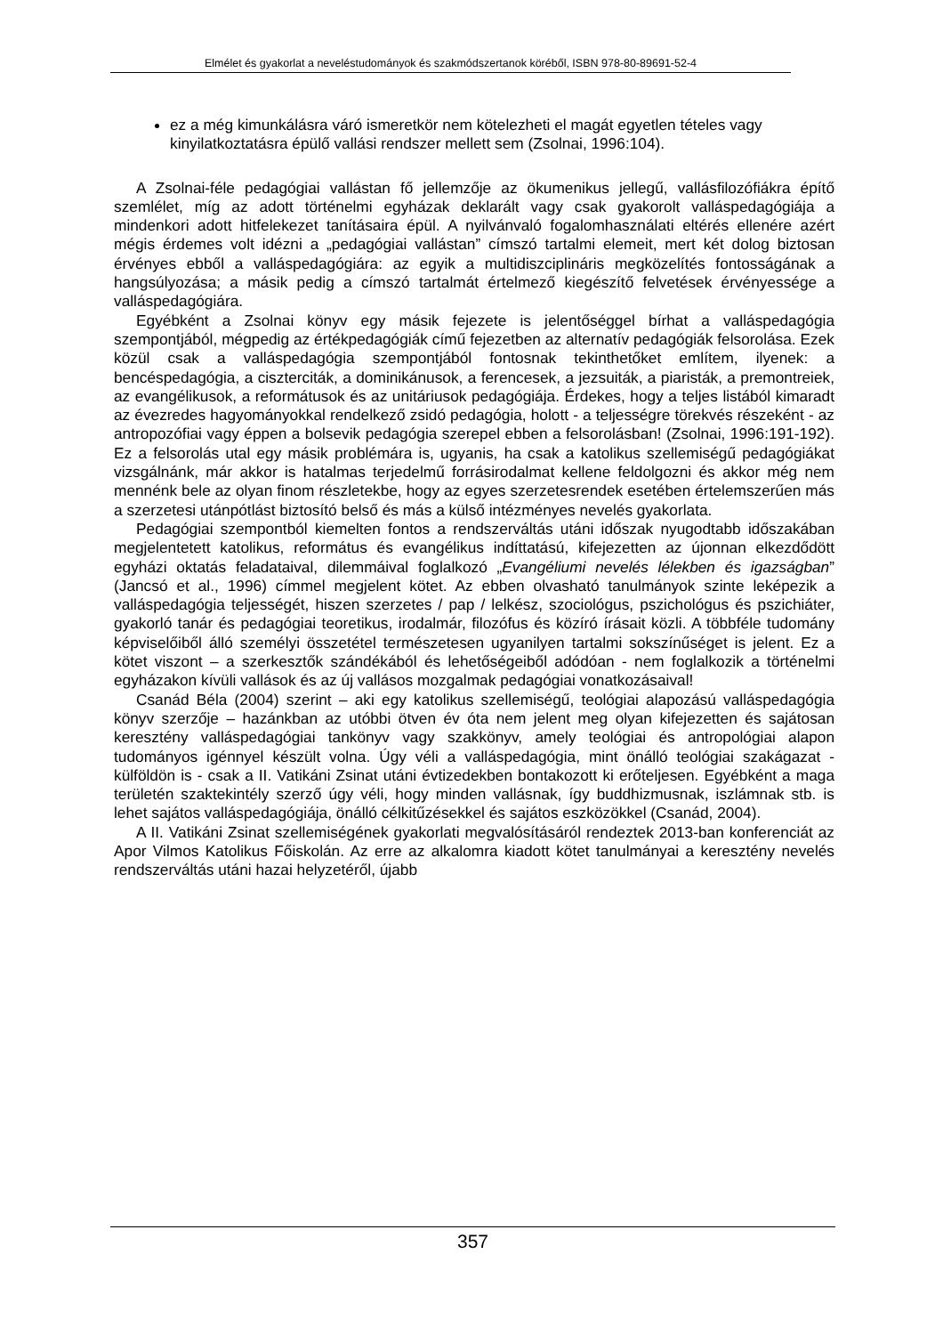Elmélet és gyakorlat a neveléstudományok és szakmódszertanok köréből, ISBN 978-80-89691-52-4
ez a még kimunkálásra váró ismeretkör nem kötelezheti el magát egyetlen tételes vagy kinyilatkoztatásra épülő vallási rendszer mellett sem (Zsolnai, 1996:104).
A Zsolnai-féle pedagógiai vallástan fő jellemzője az ökumenikus jellegű, vallásfilozófiákra építő szemlélet, míg az adott történelmi egyházak deklarált vagy csak gyakorolt valláspedagógiája a mindenkori adott hitfelekezet tanításaira épül. A nyilvánvaló fogalomhasználati eltérés ellenére azért mégis érdemes volt idézni a „pedagógiai vallástan” címszó tartalmi elemeit, mert két dolog biztosan érvényes ebből a valláspedagógiára: az egyik a multidiszciplináris megközelítés fontosságának a hangsúlyozása; a másik pedig a címszó tartalmát értelmező kiegészítő felvetések érvényessége a valláspedagógiára.
Egyébként a Zsolnai könyv egy másik fejezete is jelentőséggel bírhat a valláspedagógia szempontjából, mégpedig az értékpedagógiák című fejezetben az alternatív pedagógiák felsorolása. Ezek közül csak a valláspedagógia szempontjából fontosnak tekinthetőket említem, ilyenek: a bencéspedagógia, a ciszterciták, a dominikánusok, a ferencesek, a jezsuiták, a piaristák, a premontreiek, az evangélikusok, a reformátusok és az unitáriusok pedagógiája. Érdekes, hogy a teljes listából kimaradt az évezredes hagyományokkal rendelkező zsidó pedagógia, holott - a teljességre törekvés részeként - az antropozófiai vagy éppen a bolsevik pedagógia szerepel ebben a felsorolásban! (Zsolnai, 1996:191-192). Ez a felsorolás utal egy másik problémára is, ugyanis, ha csak a katolikus szellemiségű pedagógiákat vizsgálnánk, már akkor is hatalmas terjedelmű forrásirodalmat kellene feldolgozni és akkor még nem mennénk bele az olyan finom részletekbe, hogy az egyes szerzetesrendek esetében értelemszerűen más a szerzetesi utánpótlást biztosító belső és más a külső intézményes nevelés gyakorlata.
Pedagógiai szempontból kiemelten fontos a rendszerváltás utáni időszak nyugodtabb időszakában megjelentetett katolikus, református és evangélikus indíttatású, kifejezetten az újonnan elkezdődött egyházi oktatás feladataival, dilemmáival foglalkozó „Evangéliumi nevelés lélekben és igazságban” (Jancsó et al., 1996) címmel megjelent kötet. Az ebben olvasható tanulmányok szinte leképezik a valláspedagógia teljességét, hiszen szerzetes / pap / lelkész, szociológus, pszichológus és pszichiáter, gyakorló tanár és pedagógiai teoretikus, irodalmár, filozófus és közíró írásait közli. A többféle tudomány képviselőiből álló személyi összetétel természetesen ugyanilyen tartalmi sokszínűséget is jelent. Ez a kötet viszont – a szerkesztők szándékából és lehetőségeiből adódóan - nem foglalkozik a történelmi egyházakon kívüli vallások és az új vallásos mozgalmak pedagógiai vonatkozásaival!
Csanád Béla (2004) szerint – aki egy katolikus szellemiségű, teológiai alapozású valláspedagógia könyv szerzője – hazánkban az utóbbi ötven év óta nem jelent meg olyan kifejezetten és sajátosan keresztény valláspedagógiai tankönyv vagy szakkönyv, amely teológiai és antropológiai alapon tudományos igénnyel készült volna. Úgy véli a valláspedagógia, mint önálló teológiai szakágazat - külföldön is - csak a II. Vatikáni Zsinat utáni évtizedekben bontakozott ki erőteljesen. Egyébként a maga területén szaktekintély szerző úgy véli, hogy minden vallásnak, így buddhizmusnak, iszlámnak stb. is lehet sajátos valláspedagógiája, önálló célkitűzésekkel és sajátos eszközökkel (Csanád, 2004).
A II. Vatikáni Zsinat szellemiségének gyakorlati megvalósításáról rendeztek 2013-ban konferenciát az Apor Vilmos Katolikus Főiskolán. Az erre az alkalomra kiadott kötet tanulmányai a keresztény nevelés rendszerváltás utáni hazai helyzetéről, újabb
357